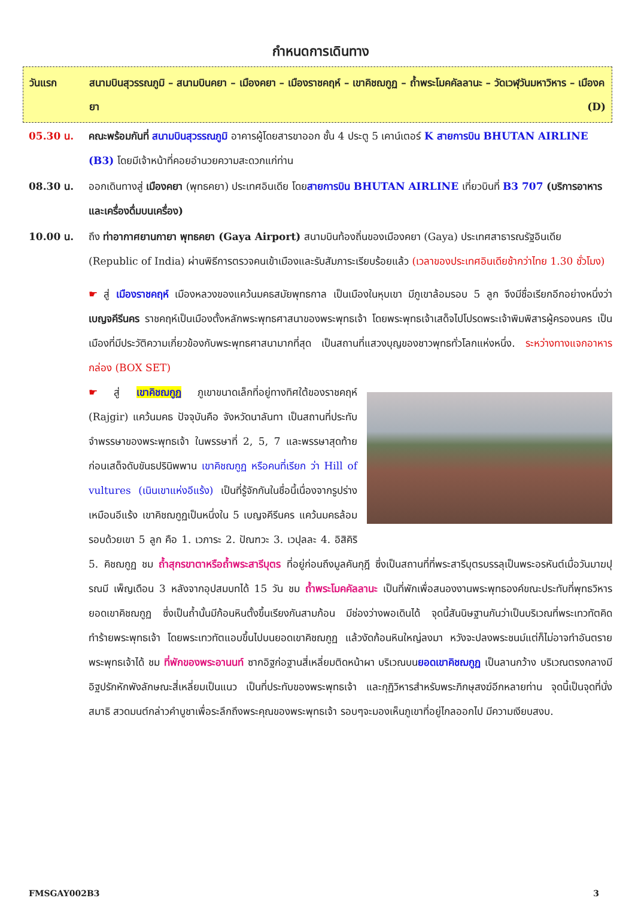กำหนดการเดินทาง
วันแรก สนามบินสุวรรณภูมิ – สนามบินคยา – เมืองคยา – เมืองราชคฤห์ – เขาคิชฌกูฏ – ถ้ำพระโมคคัลลานะ – วัดเวฬุวันมหาวิหาร – เมืองคยา (D)
05.30 น. คณะพร้อมกันที่ สนามบินสุวรรณภูมิ อาคารผู้โดยสารขาออก ชั้น 4 ประตู 5 เคาน์เตอร์ K สายการบิน BHUTAN AIRLINE (B3) โดยมีเจ้าหน้าที่คอยอำนวยความสะดวกแก่ท่าน
08.30 น. ออกเดินทางสู่ เมืองคยา (พุทธคยา) ประเทศอินเดีย โดยสายการบิน BHUTAN AIRLINE เที่ยวบินที่ B3 707 (บริการอาหารและเครื่องดื่มบนเครื่อง)
10.00 น. ถึง ท่าอากาศยานกายา พุทธคยา (Gaya Airport) สนามบินท้องถิ่นของเมืองคยา (Gaya) ประเทศสาธารณรัฐอินเดีย (Republic of India) ผ่านพิธีการตรวจคนเข้าเมืองและรับสัมภาระเรียบร้อยแล้ว (เวลาของประเทศอินเดียช้ากว่าไทย 1.30 ชั่วโมง)
☛ สู่ เมืองราชคฤห์ เมืองหลวงของแคว้นมคธสมัยพุทธกาล เป็นเมืองในหุบเขา มีภูเขาล้อมรอบ 5 ลูก จึงมีชื่อเรียกอีกอย่างหนึ่งว่า เบญจคีรีนคร ราชคฤห์เป็นเมืองตั้งหลักพระพุทธศาสนาของพระพุทธเจ้า โดยพระพุทธเจ้าเสด็จไปโปรดพระเจ้าพิมพิสารผู้ครองนคร เป็นเมืองที่มีประวัติความเกี่ยวข้องกับพระพุทธศาสนามากที่สุด เป็นสถานที่แสวงบุญของชาวพุทธทั่วโลกแห่งหนึ่ง. ระหว่างทางแจกอาหารกล่อง (BOX SET)
☛ สู่ เขาคิชฌกูฏ ภูเขาขนาดเล็กที่อยู่ทางทิศใต้ของราชคฤห์ (Rajgir) แคว้นมคธ ปัจจุบันคือ จังหวัดนาลันทา เป็นสถานที่ประทับจำพรรษาของพระพุทธเจ้า ในพรรษาที่ 2, 5, 7 และพรรษาสุดท้ายก่อนเสด็จดับขันธปรินิพพาน เขาคิชฌกูฏ หรือคนที่เรียก ว่า Hill of vultures (เนินเขาแห่งอีแร้ง) เป็นที่รู้จักกันในชื่อนี้เนื่องจากรูปร่างเหมือนอีแร้ง เขาคิชฌกูฏเป็นหนึ่งใน 5 เบญจคีรีนคร แคว้นมคธล้อมรอบด้วยเขา 5 ลูก คือ 1. เวภาระ 2. ปัณฑวะ 3. เวปุลละ 4. อิสิคิริ 5. คิชฌกูฏ ชม ถ้ำสุกรขาตาหรือถ้ำพระสารีบุตร ที่อยู่ก่อนถึงมูลคันกุฎี ซึ่งเป็นสถานที่ที่พระสารีบุตรบรรลุเป็นพระอรหันต์เมื่อวันมาฆปุรณมี เพ็ญเดือน 3 หลังจากอุปสมบทได้ 15 วัน ชม ถ้ำพระโมคคัลลานะ เป็นที่พักเพื่อสนองงานพระพุทธองค์ขณะประทับที่พุทธวิหารยอดเขาคิชฌกูฏ ซึ่งเป็นถ้ำนั้นมีก้อนหินตั้งขึ้นเรียงกันสามก้อน มีช่องว่างพอเดินได้ จุดนี้สันนิษฐานกันว่าเป็นบริเวณที่พระเทวทัตคิดทำร้ายพระพุทธเจ้า โดยพระเทวทัตแอบขึ้นไปบนยอดเขาคิชฌกูฏ แล้วงัดก้อนหินใหญ่ลงมา หวังจะปลงพระชนม์แต่ก็ไม่อาจทำอันตรายพระพุทธเจ้าได้ ชม ที่พักของพระอานนท์ ซากอิฐก่อฐานสี่เหลี่ยมติดหน้าผา บริเวณบนยอดเขาคิชฌกูฏ เป็นลานกว้าง บริเวณตรงกลางมีอิฐปรักหักพังลักษณะสี่เหลี่ยมเป็นแนว เป็นที่ประทับของพระพุทธเจ้า และกุฏิวิหารสำหรับพระภิกษุสงฆ์อีกหลายท่าน จุดนี้เป็นจุดที่นั่งสมาธิ สวดมนต์กล่าวคำบูชาเพื่อระลึกถึงพระคุณของพระพุทธเจ้า รอบๆจะมองเห็นภูเขาที่อยู่ไกลออกไป มีความเงียบสงบ.
FMSGAY002B3 3